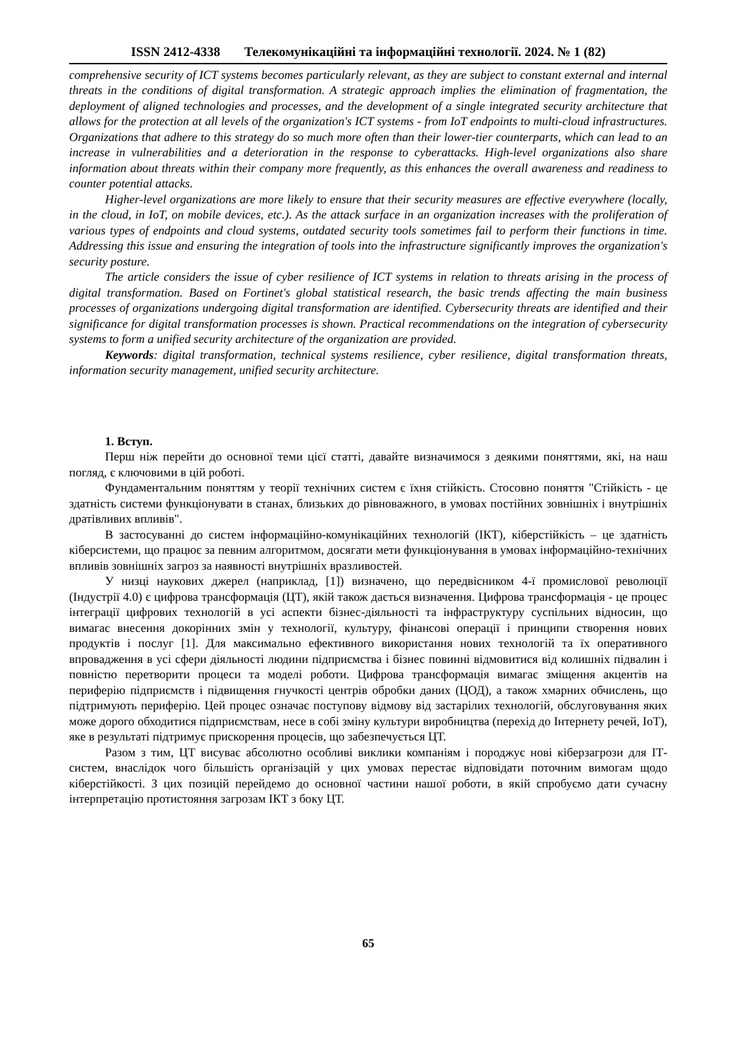ISSN 2412-4338 Телекомунікаційні та інформаційні технології. 2024. № 1 (82)
comprehensive security of ICT systems becomes particularly relevant, as they are subject to constant external and internal threats in the conditions of digital transformation. A strategic approach implies the elimination of fragmentation, the deployment of aligned technologies and processes, and the development of a single integrated security architecture that allows for the protection at all levels of the organization's ICT systems - from IoT endpoints to multi-cloud infrastructures. Organizations that adhere to this strategy do so much more often than their lower-tier counterparts, which can lead to an increase in vulnerabilities and a deterioration in the response to cyberattacks. High-level organizations also share information about threats within their company more frequently, as this enhances the overall awareness and readiness to counter potential attacks.
Higher-level organizations are more likely to ensure that their security measures are effective everywhere (locally, in the cloud, in IoT, on mobile devices, etc.). As the attack surface in an organization increases with the proliferation of various types of endpoints and cloud systems, outdated security tools sometimes fail to perform their functions in time. Addressing this issue and ensuring the integration of tools into the infrastructure significantly improves the organization's security posture.
The article considers the issue of cyber resilience of ICT systems in relation to threats arising in the process of digital transformation. Based on Fortinet's global statistical research, the basic trends affecting the main business processes of organizations undergoing digital transformation are identified. Cybersecurity threats are identified and their significance for digital transformation processes is shown. Practical recommendations on the integration of cybersecurity systems to form a unified security architecture of the organization are provided.
Keywords: digital transformation, technical systems resilience, cyber resilience, digital transformation threats, information security management, unified security architecture.
1. Вступ.
Перш ніж перейти до основної теми цієї статті, давайте визначимося з деякими поняттями, які, на наш погляд, є ключовими в цій роботі.
Фундаментальним поняттям у теорії технічних систем є їхня стійкість. Стосовно поняття "Стійкість - це здатність системи функціонувати в станах, близьких до рівноважного, в умовах постійних зовнішніх і внутрішніх дратівливих впливів".
В застосуванні до систем інформаційно-комунікаційних технологій (ІКТ), кіберстійкість – це здатність кіберсистеми, що працює за певним алгоритмом, досягати мети функціонування в умовах інформаційно-технічних впливів зовнішніх загроз за наявності внутрішніх вразливостей.
У низці наукових джерел (наприклад, [1]) визначено, що передвісником 4-ї промислової революції (Індустрії 4.0) є цифрова трансформація (ЦТ), якій також дається визначення. Цифрова трансформація - це процес інтеграції цифрових технологій в усі аспекти бізнес-діяльності та інфраструктуру суспільних відносин, що вимагає внесення докорінних змін у технології, культуру, фінансові операції і принципи створення нових продуктів і послуг [1]. Для максимально ефективного використання нових технологій та їх оперативного впровадження в усі сфери діяльності людини підприємства і бізнес повинні відмовитися від колишніх підвалин і повністю перетворити процеси та моделі роботи. Цифрова трансформація вимагає зміщення акцентів на периферію підприємств і підвищення гнучкості центрів обробки даних (ЦОД), а також хмарних обчислень, що підтримують периферію. Цей процес означає поступову відмову від застарілих технологій, обслуговування яких може дорого обходитися підприємствам, несе в собі зміну культури виробництва (перехід до Інтернету речей, IoT), яке в результаті підтримує прискорення процесів, що забезпечується ЦТ.
Разом з тим, ЦТ висуває абсолютно особливі виклики компаніям і породжує нові кіберзагрози для ІТ-систем, внаслідок чого більшість організацій у цих умовах перестає відповідати поточним вимогам щодо кіберстійкості. З цих позицій перейдемо до основної частини нашої роботи, в якій спробуємо дати сучасну інтерпретацію протистояння загрозам ІКТ з боку ЦТ.
65